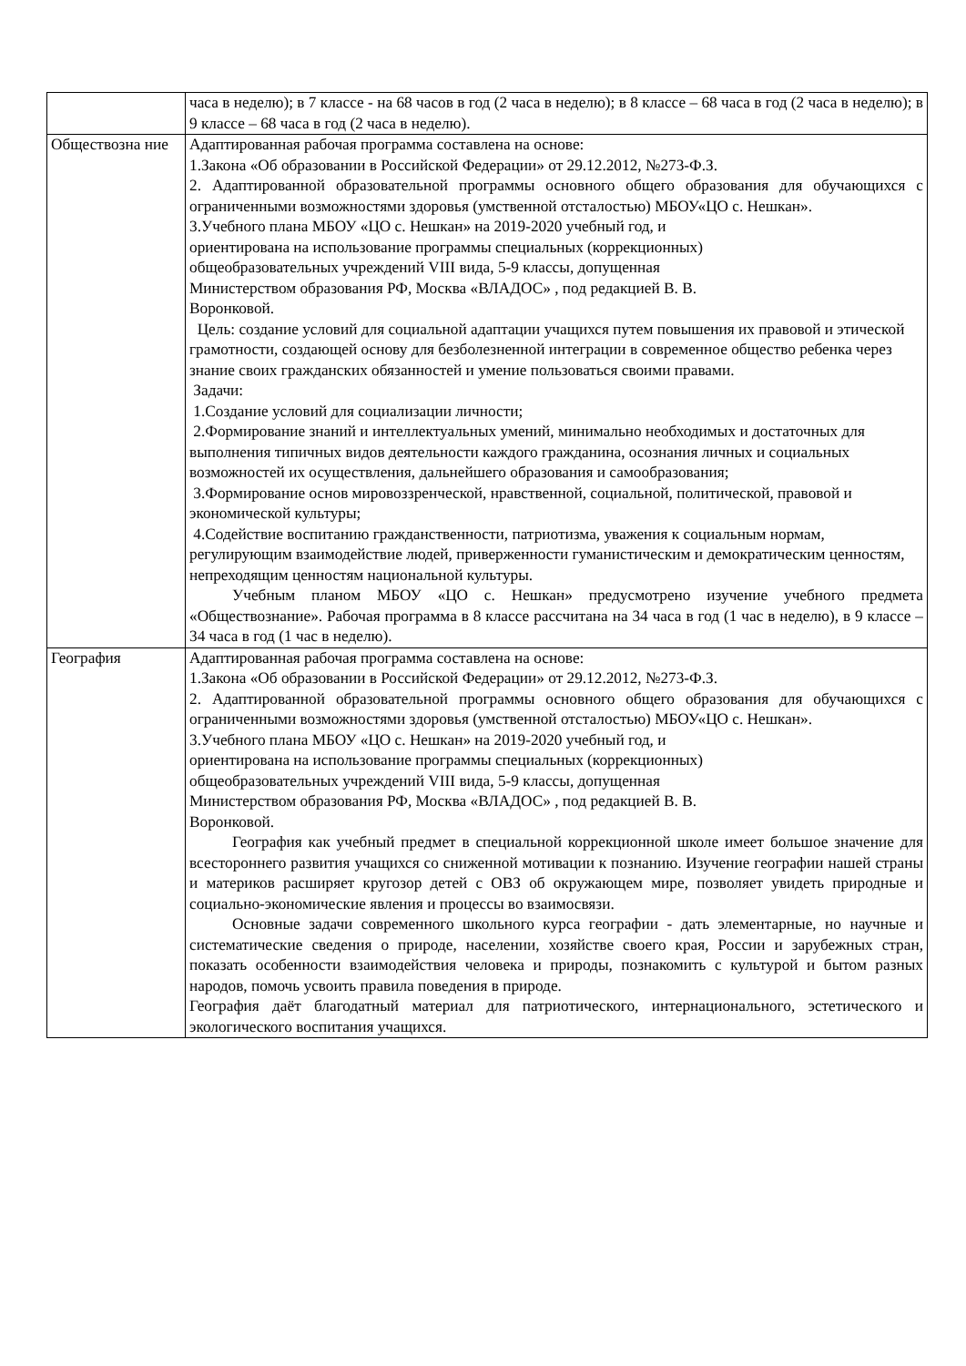| | часа в неделю); в 7 классе - на 68 часов в год (2 часа в неделю); в 8 классе – 68 часа в год (2 часа в неделю); в 9 классе – 68 часа в год (2 часа в неделю). |
| Обществозна ние | Адаптированная рабочая программа составлена на основе: 1.Закона «Об образовании в Российской Федерации» от 29.12.2012, №273-Ф.З. 2. Адаптированной образовательной программы основного общего образования для обучающихся с ограниченными возможностями здоровья (умственной отсталостью) МБОУ«ЦО с. Нешкан». 3.Учебного плана МБОУ «ЦО с. Нешкан» на 2019-2020 учебный год, и ориентирована на использование программы специальных (коррекционных) общеобразовательных учреждений VIII вида, 5-9 классы, допущенная Министерством образования РФ, Москва «ВЛАДОС» , под редакцией В. В. Воронковой. Цель: создание условий для социальной адаптации учащихся путем повышения их правовой и этической грамотности, создающей основу для безболезненной интеграции в современное общество ребенка через знание своих гражданских обязанностей и умение пользоваться своими правами. Задачи: 1.Создание условий для социализации личности; 2.Формирование знаний и интеллектуальных умений, минимально необходимых и достаточных для выполнения типичных видов деятельности каждого гражданина, осознания личных и социальных возможностей их осуществления, дальнейшего образования и самообразования; 3.Формирование основ мировоззренческой, нравственной, социальной, политической, правовой и экономической культуры; 4.Содействие воспитанию гражданственности, патриотизма, уважения к социальным нормам, регулирующим взаимодействие людей, приверженности гуманистическим и демократическим ценностям, непреходящим ценностям национальной культуры. Учебным планом МБОУ «ЦО с. Нешкан» предусмотрено изучение учебного предмета «Обществознание». Рабочая программа в 8 классе рассчитана на 34 часа в год (1 час в неделю), в 9 классе – 34 часа в год (1 час в неделю). |
| География | Адаптированная рабочая программа составлена на основе: 1.Закона «Об образовании в Российской Федерации» от 29.12.2012, №273-Ф.З. 2. Адаптированной образовательной программы основного общего образования для обучающихся с ограниченными возможностями здоровья (умственной отсталостью) МБОУ«ЦО с. Нешкан». 3.Учебного плана МБОУ «ЦО с. Нешкан» на 2019-2020 учебный год, и ориентирована на использование программы специальных (коррекционных) общеобразовательных учреждений VIII вида, 5-9 классы, допущенная Министерством образования РФ, Москва «ВЛАДОС» , под редакцией В. В. Воронковой. География как учебный предмет в специальной коррекционной школе имеет большое значение для всестороннего развития учащихся со сниженной мотивации к познанию. Изучение географии нашей страны и материков расширяет кругозор детей с ОВЗ об окружающем мире, позволяет увидеть природные и социально-экономические явления и процессы во взаимосвязи. Основные задачи современного школьного курса географии - дать элементарные, но научные и систематические сведения о природе, населении, хозяйстве своего края, России и зарубежных стран, показать особенности взаимодействия человека и природы, познакомить с культурой и бытом разных народов, помочь усвоить правила поведения в природе. География даёт благодатный материал для патриотического, интернационального, эстетического и экологического воспитания учащихся. |